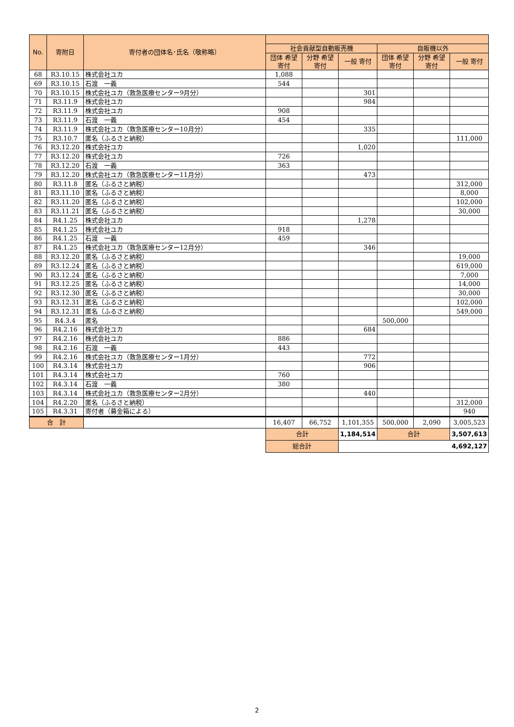| No. | 寄附日 | 寄付者の団体名･氏名（敬称略） | | | | | | |
| --- | --- | --- | --- | --- | --- | --- | --- | --- |
| | | | 社会貢献型自動販売機 | | | 自販機以外 | | |
| | | | 団体 希望寄付 | 分野 希望寄付 | 一般 寄付 | 団体 希望寄付 | 分野 希望寄付 | 一般 寄付 |
| 68 | R3.10.15 | 株式会社ユカ | 1,088 | | | | | |
| 69 | R3.10.15 | 石渡 一義 | 544 | | | | | |
| 70 | R3.10.15 | 株式会社ユカ（救急医療センター9月分） | | | 301 | | | |
| 71 | R3.11.9 | 株式会社ユカ | | | 984 | | | |
| 72 | R3.11.9 | 株式会社ユカ | 908 | | | | | |
| 73 | R3.11.9 | 石渡 一義 | 454 | | | | | |
| 74 | R3.11.9 | 株式会社ユカ（救急医療センター10月分） | | | 335 | | | |
| 75 | R3.10.7 | 匿名（ふるさと納税） | | | | | | 111,000 |
| 76 | R3.12.20 | 株式会社ユカ | | | 1,020 | | | |
| 77 | R3.12.20 | 株式会社ユカ | 726 | | | | | |
| 78 | R3.12.20 | 石渡 一義 | 363 | | | | | |
| 79 | R3.12.20 | 株式会社ユカ（救急医療センター11月分） | | | 473 | | | |
| 80 | R3.11.8 | 匿名（ふるさと納税） | | | | | | 312,000 |
| 81 | R3.11.10 | 匿名（ふるさと納税） | | | | | | 8,000 |
| 82 | R3.11.20 | 匿名（ふるさと納税） | | | | | | 102,000 |
| 83 | R3.11.21 | 匿名（ふるさと納税） | | | | | | 30,000 |
| 84 | R4.1.25 | 株式会社ユカ | | | 1,278 | | | |
| 85 | R4.1.25 | 株式会社ユカ | 918 | | | | | |
| 86 | R4.1.25 | 石渡 一義 | 459 | | | | | |
| 87 | R4.1.25 | 株式会社ユカ（救急医療センター12月分） | | | 346 | | | |
| 88 | R3.12.20 | 匿名（ふるさと納税） | | | | | | 19,000 |
| 89 | R3.12.24 | 匿名（ふるさと納税） | | | | | | 619,000 |
| 90 | R3.12.24 | 匿名（ふるさと納税） | | | | | | 7,000 |
| 91 | R3.12.25 | 匿名（ふるさと納税） | | | | | | 14,000 |
| 92 | R3.12.30 | 匿名（ふるさと納税） | | | | | | 30,000 |
| 93 | R3.12.31 | 匿名（ふるさと納税） | | | | | | 102,000 |
| 94 | R3.12.31 | 匿名（ふるさと納税） | | | | | | 549,000 |
| 95 | R4.3.4 | 匿名 | | | | 500,000 | | |
| 96 | R4.2.16 | 株式会社ユカ | | | 684 | | | |
| 97 | R4.2.16 | 株式会社ユカ | 886 | | | | | |
| 98 | R4.2.16 | 石渡 一義 | 443 | | | | | |
| 99 | R4.2.16 | 株式会社ユカ（救急医療センター1月分） | | | 772 | | | |
| 100 | R4.3.14 | 株式会社ユカ | | | 906 | | | |
| 101 | R4.3.14 | 株式会社ユカ | 760 | | | | | |
| 102 | R4.3.14 | 石渡 一義 | 380 | | | | | |
| 103 | R4.3.14 | 株式会社ユカ（救急医療センター2月分） | | | 440 | | | |
| 104 | R4.2.20 | 匿名（ふるさと納税） | | | | | | 312,000 |
| 105 | R4.3.31 | 寄付者（募金箱による） | | | | | | 940 |
| 合 計 | | | 16,407 | 66,752 | 1,101,355 | 500,000 | 2,090 | 3,005,523 |
| | | | 合計 | | 1,184,514 | 合計 | | 3,507,613 |
| | | | 総合計 | | 4,692,127 | | | |
2